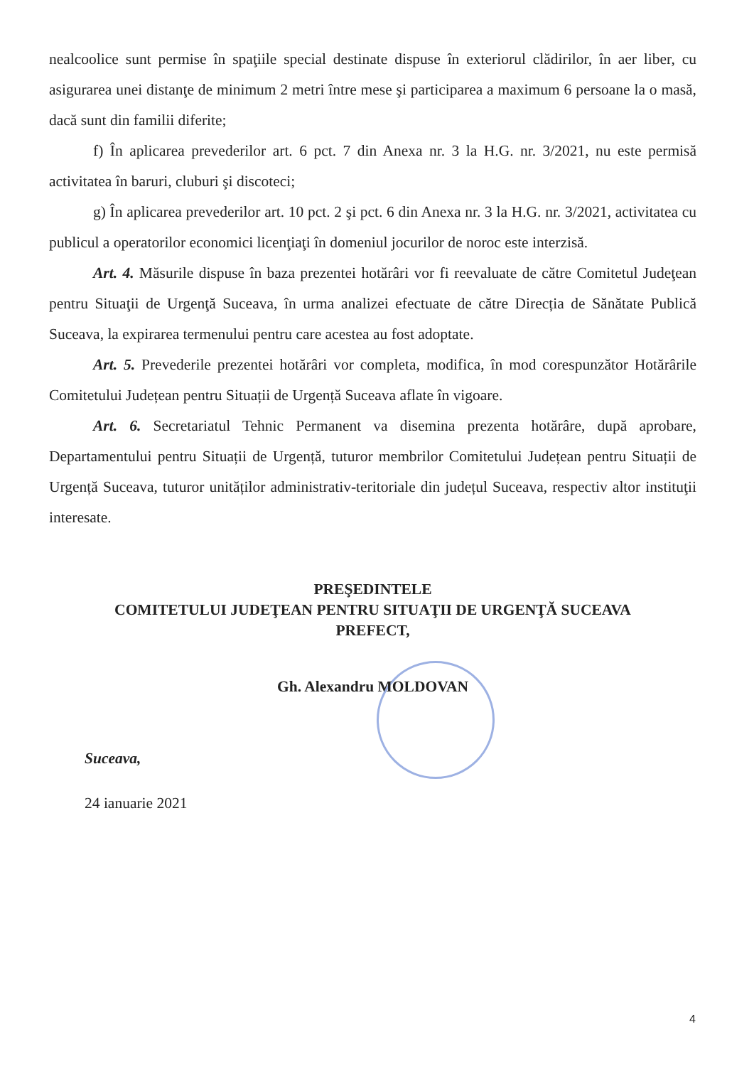nealcoolice sunt permise în spaţiile special destinate dispuse în exteriorul clădirilor, în aer liber, cu asigurarea unei distanţe de minimum 2 metri între mese şi participarea a maximum 6 persoane la o masă, dacă sunt din familii diferite;
f) În aplicarea prevederilor art. 6 pct. 7 din Anexa nr. 3 la H.G. nr. 3/2021, nu este permisă activitatea în baruri, cluburi şi discoteci;
g) În aplicarea prevederilor art. 10 pct. 2 şi pct. 6 din Anexa nr. 3 la H.G. nr. 3/2021, activitatea cu publicul a operatorilor economici licenţiaţi în domeniul jocurilor de noroc este interzisă.
Art. 4. Măsurile dispuse în baza prezentei hotărâri vor fi reevaluate de către Comitetul Judeţean pentru Situaţii de Urgenţă Suceava, în urma analizei efectuate de către Direcția de Sănătate Publică Suceava, la expirarea termenului pentru care acestea au fost adoptate.
Art. 5. Prevederile prezentei hotărâri vor completa, modifica, în mod corespunzător Hotărârile Comitetului Județean pentru Situații de Urgență Suceava aflate în vigoare.
Art. 6. Secretariatul Tehnic Permanent va disemina prezenta hotărâre, după aprobare, Departamentului pentru Situații de Urgență, tuturor membrilor Comitetului Județean pentru Situații de Urgență Suceava, tuturor unităților administrativ-teritoriale din județul Suceava, respectiv altor instituţii interesate.
PREŞEDINTELE
COMITETULUI JUDEŢEAN PENTRU SITUAŢII DE URGENŢĂ SUCEAVA
PREFECT,
Gh. Alexandru MOLDOVAN
Suceava,
24 ianuarie 2021
4